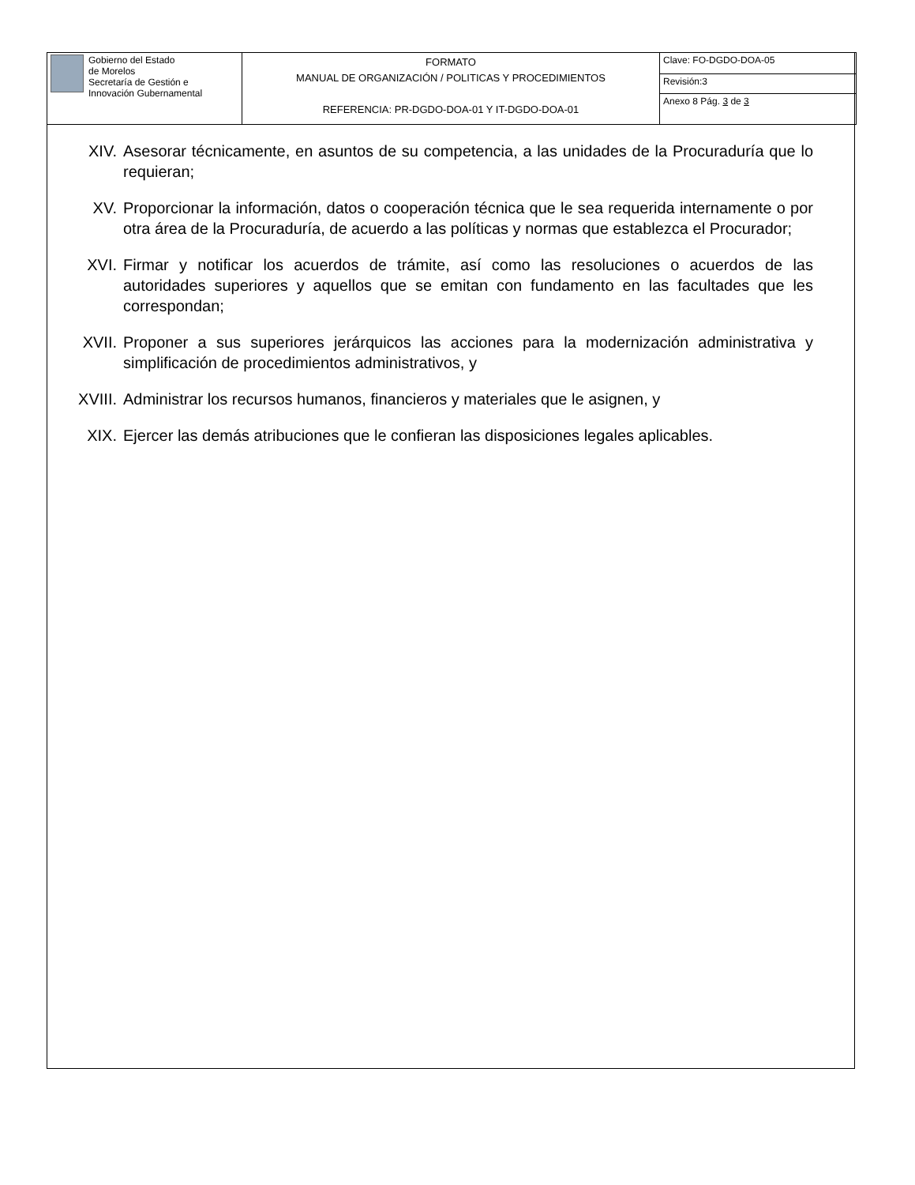| Gobierno del Estado de Morelos Secretaría de Gestión e Innovación Gubernamental | FORMATO MANUAL DE ORGANIZACIÓN / POLITICAS Y PROCEDIMIENTOS REFERENCIA: PR-DGDO-DOA-01 Y IT-DGDO-DOA-01 | Clave: FO-DGDO-DOA-05 |
| | | Revisión:3 |
| | | Anexo 8 Pág. 3 de 3 |
XIV. Asesorar técnicamente, en asuntos de su competencia, a las unidades de la Procuraduría que lo requieran;
XV. Proporcionar la información, datos o cooperación técnica que le sea requerida internamente o por otra área de la Procuraduría, de acuerdo a las políticas y normas que establezca el Procurador;
XVI. Firmar y notificar los acuerdos de trámite, así como las resoluciones o acuerdos de las autoridades superiores y aquellos que se emitan con fundamento en las facultades que les correspondan;
XVII. Proponer a sus superiores jerárquicos las acciones para la modernización administrativa y simplificación de procedimientos administrativos, y
XVIII. Administrar los recursos humanos, financieros y materiales que le asignen, y
XIX. Ejercer las demás atribuciones que le confieran las disposiciones legales aplicables.